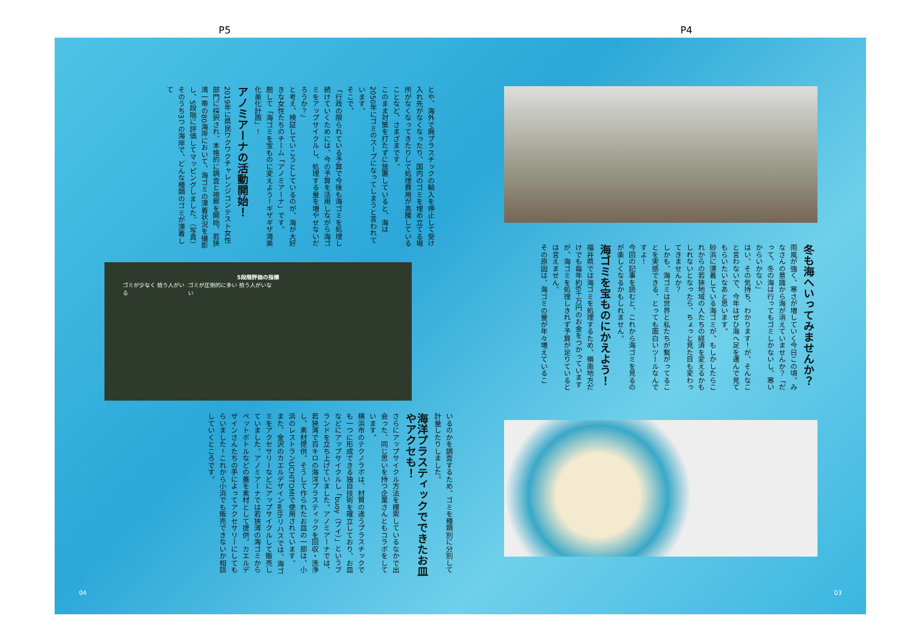P5 P4
とや、海外で廃プラスチックの輸入を停止して受け入れ先がなくなったり、国内のゴミを埋め立てる場所がなくなってきたりして処理費用が高騰していることなど、さまざまです。
このまま対策を打たずに放置していると、海は2050年にゴミのスープになってしまうと言われています。
そこで、
「行政の限られている予算で今後も海ゴミを処理し続けていくためには、今の予算を活用しながら海ゴミをアップサイクルし、処理する量を増やせないだろうか？」
と考え、検証していこうとしているのが、海が大好きな女性たちのチーム「アノミアーナ」です。
題して「海ゴミを宝ものに変えよう！ギザギザ湾美化美化計画」！
アノミアーナの活動開始！
2019年に県民ワクワクチャレンジコンテスト女性部門に採択され、本格的に調査と視察を開始。若狭湾一帯の80海岸において、海ゴミの漂着状況を撮影し、5段階に評価してマッピングしました。（写真）そのうち3つの海岸で、どんな種類のゴミが漂着して
5段階評価の指標
ゴミが少なく 拾う人がいる ゴミが圧倒的に多い 拾う人がいない
いるのかを調査するため、ゴミを種類別に分別して計量したりしました。
海洋プラスティックでできたお皿やアクセも！
さらにアップサイクル方法を模索しているなかで出会った、同じ思いを持つ企業さんともコラボをしています。
横浜市のテクノラボは、材質の違うプラスチックでも一つに形成できる独自技術を確立しており、お皿などにアップサイクルし「buoy（ブイ）」というブランドを立ち上げていました。アノミアーナでは、若狭湾で百キロの海洋プラスティックを回収・洗浄し、素材提供。そうして作られたお皿の一部は、小浜のレストランUCHITOMIで使用されています。
また、金沢のカエルデザインwithリハスでは、海ゴミをアクセサリーなどにアップサイクルして販売していました。アノミアーナでは若狭湾の海ゴミからペットボトルなどの蓋を素材として提供。カエルデザインさんたちの手によってアクセサリーにしてもらいました！これから小浜でも販売できないか相談していくところです。
04
冬も海へいってみませんか？
雨風が強く、寒さが増していく今日この頃。みなさんの意識から海が消えていませんか？「だって、冬の海は行ってもゴミしかないし、寒いからいかない」
はい、その気持ち、わかります！が、そんなこと言わないで、今年はぜひ海へ足を運んで見てもらいたいなあと思います。
砂浜に漂着している海ゴミが、もしかしたらこれからの若狭地域の人たちの経済を変えるかもしれないとなったら、ちょっと見た目も変わってきませんか？
しかも、海ゴミは世界と私たちが繋がってることを実感できる、とっても面白いツールなんですよ！
今回の記事を読むと、これから海ゴミを見るのが楽しくなるかもしれません。
海ゴミを宝ものにかえよう！
福井県では海ゴミを処理するため、嶺南地方だけでも毎年約6千万円のお金をつかっていますが、海ゴミを処理しきれず予算が足りているとは言えません。
その原因は、海ゴミの量が年々増えているこ
03